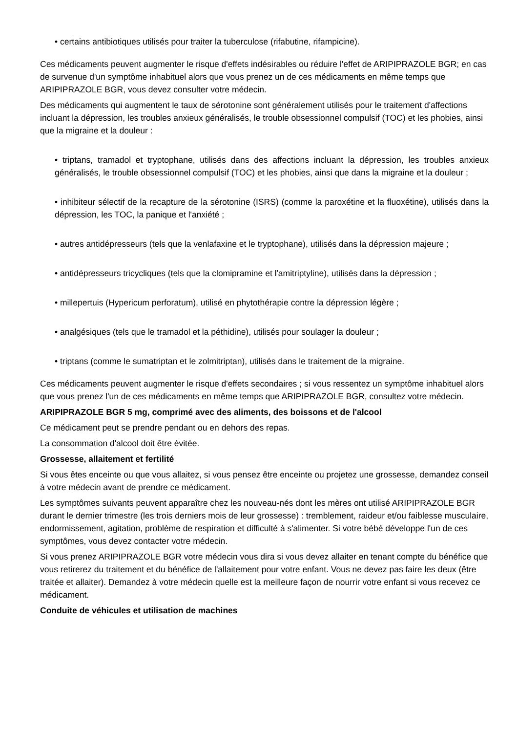• certains antibiotiques utilisés pour traiter la tuberculose (rifabutine, rifampicine).
Ces médicaments peuvent augmenter le risque d'effets indésirables ou réduire l'effet de ARIPIPRAZOLE BGR; en cas de survenue d'un symptôme inhabituel alors que vous prenez un de ces médicaments en même temps que ARIPIPRAZOLE BGR, vous devez consulter votre médecin.
Des médicaments qui augmentent le taux de sérotonine sont généralement utilisés pour le traitement d'affections incluant la dépression, les troubles anxieux généralisés, le trouble obsessionnel compulsif (TOC) et les phobies, ainsi que la migraine et la douleur :
• triptans, tramadol et tryptophane, utilisés dans des affections incluant la dépression, les troubles anxieux généralisés, le trouble obsessionnel compulsif (TOC) et les phobies, ainsi que dans la migraine et la douleur ;
• inhibiteur sélectif de la recapture de la sérotonine (ISRS) (comme la paroxétine et la fluoxétine), utilisés dans la dépression, les TOC, la panique et l'anxiété ;
• autres antidépresseurs (tels que la venlafaxine et le tryptophane), utilisés dans la dépression majeure ;
• antidépresseurs tricycliques (tels que la clomipramine et l'amitriptyline), utilisés dans la dépression ;
• millepertuis (Hypericum perforatum), utilisé en phytothérapie contre la dépression légère ;
• analgésiques (tels que le tramadol et la péthidine), utilisés pour soulager la douleur ;
• triptans (comme le sumatriptan et le zolmitriptan), utilisés dans le traitement de la migraine.
Ces médicaments peuvent augmenter le risque d'effets secondaires ; si vous ressentez un symptôme inhabituel alors que vous prenez l'un de ces médicaments en même temps que ARIPIPRAZOLE BGR, consultez votre médecin.
ARIPIPRAZOLE BGR 5 mg, comprimé avec des aliments, des boissons et de l'alcool
Ce médicament peut se prendre pendant ou en dehors des repas.
La consommation d'alcool doit être évitée.
Grossesse, allaitement et fertilité
Si vous êtes enceinte ou que vous allaitez, si vous pensez être enceinte ou projetez une grossesse, demandez conseil à votre médecin avant de prendre ce médicament.
Les symptômes suivants peuvent apparaître chez les nouveau-nés dont les mères ont utilisé ARIPIPRAZOLE BGR durant le dernier trimestre (les trois derniers mois de leur grossesse) : tremblement, raideur et/ou faiblesse musculaire, endormissement, agitation, problème de respiration et difficulté à s'alimenter. Si votre bébé développe l'un de ces symptômes, vous devez contacter votre médecin.
Si vous prenez ARIPIPRAZOLE BGR votre médecin vous dira si vous devez allaiter en tenant compte du bénéfice que vous retirerez du traitement et du bénéfice de l'allaitement pour votre enfant. Vous ne devez pas faire les deux (être traitée et allaiter). Demandez à votre médecin quelle est la meilleure façon de nourrir votre enfant si vous recevez ce médicament.
Conduite de véhicules et utilisation de machines